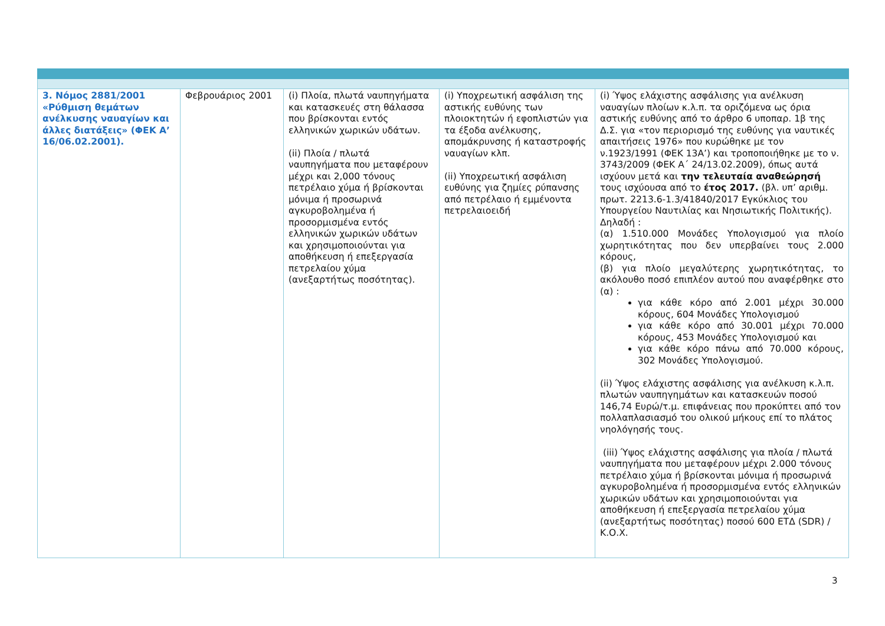| 3. Νόμος 2881/2001 «Ρύθμιση θεμάτων ανέλκυσης ναυαγίων και άλλες διατάξεις» (ΦΕΚ Α’ 16/06.02.2001). | Φεβρουάριος 2001 | (i) Πλοία, πλωτά ναυπηγήματα και κατασκευές στη θάλασσα που βρίσκονται εντός ελληνικών χωρικών υδάτων. (ii) Πλοία / πλωτά ναυπηγήματα που μεταφέρουν μέχρι και 2,000 τόνους πετρέλαιο χύμα ή βρίσκονται μόνιμα ή προσωρινά αγκυροβολημένα ή προσορμισμένα εντός ελληνικών χωρικών υδάτων και χρησιμοποιούνται για αποθήκευση ή επεξεργασία πετρελαίου χύμα (ανεξαρτήτως ποσότητας). | (i) Υποχρεωτική ασφάλιση της αστικής ευθύνης των πλοιοκτητών ή εφοπλιστών για τα έξοδα ανέλκυσης, απομάκρυνσης ή καταστροφής ναυαγίων κλπ. (ii) Υποχρεωτική ασφάλιση ευθύνης για ζημίες ρύπανσης από πετρέλαιο ή εμμένοντα πετρελαιοειδή | (i) Ύψος ελάχιστης ασφάλισης για ανέλκυση ναυαγίων πλοίων κ.λ.π. τα οριζόμενα ως όρια αστικής ευθύνης από το άρθρο 6 υποπαρ. 1β της Δ.Σ. για «τον περιορισμό της ευθύνης για ναυτικές απαιτήσεις 1976» που κυρώθηκε με τον ν.1923/1991 (ΦΕΚ 13Α’) και τροποποιήθηκε με το ν. 3743/2009 (ΦΕΚ Α΄ 24/13.02.2009), όπως αυτά ισχύουν μετά και την τελευταία αναθεώρησή τους ισχύουσα από το έτος 2017. (βλ. υπ’ αριθμ. πρωτ. 2213.6-1.3/41840/2017 Εγκύκλιος του Υπουργείου Ναυτιλίας και Νησιωτικής Πολιτικής). Δηλαδή : (α) 1.510.000 Μονάδες Υπολογισμού για πλοίο χωρητικότητας που δεν υπερβαίνει τους 2.000 κόρους, (β) για πλοίο μεγαλύτερης χωρητικότητας, το ακόλουθο ποσό επιπλέον αυτού που αναφέρθηκε στο (α) : για κάθε κόρο από 2.001 μέχρι 30.000 κόρους, 604 Μονάδες Υπολογισμού για κάθε κόρο από 30.001 μέχρι 70.000 κόρους, 453 Μονάδες Υπολογισμού και για κάθε κόρο πάνω από 70.000 κόρους, 302 Μονάδες Υπολογισμού. (ii) Ύψος ελάχιστης ασφάλισης για ανέλκυση κ.λ.π. πλωτών ναυπηγημάτων και κατασκευών ποσού 146,74 Ευρώ/τ.μ. επιφάνειας που προκύπτει από τον πολλαπλασιασμό του ολικού μήκους επί το πλάτος νηολόγησής τους. (iii) Ύψος ελάχιστης ασφάλισης για πλοία / πλωτά ναυπηγήματα που μεταφέρουν μέχρι 2.000 τόνους πετρέλαιο χύμα ή βρίσκονται μόνιμα ή προσωρινά αγκυροβολημένα ή προσορμισμένα εντός ελληνικών χωρικών υδάτων και χρησιμοποιούνται για αποθήκευση ή επεξεργασία πετρελαίου χύμα (ανεξαρτήτως ποσότητας) ποσού 600 ΕΤΔ (SDR) / Κ.Ο.Χ. |
3